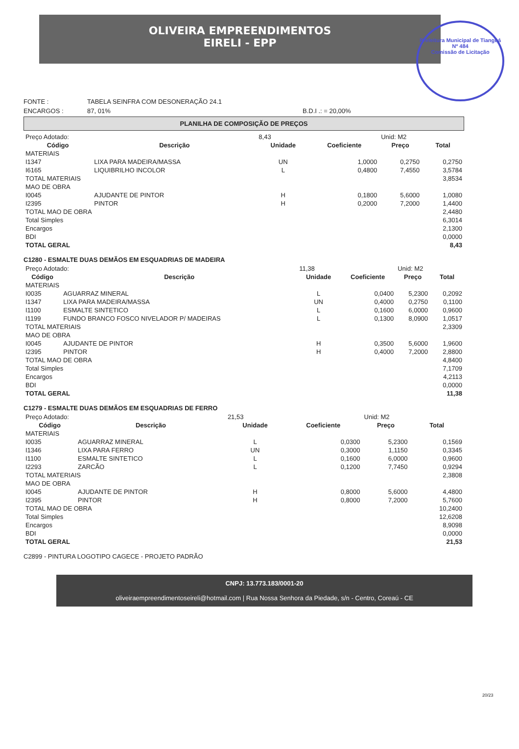OLIVEIRA EMPREENDIMENTOS
EIRELI - EPP
Prefeitura Municipal de Tianguá
Nº 484
Comissão de Licitação
FONTE : TABELA SEINFRA COM DESONERAÇÃO 24.1
ENCARGOS : 87, 01% B.D.I .: = 20,00%
PLANILHA DE COMPOSIÇÃO DE PREÇOS
| Preço Adotado: | | 8,43 | | Unid: M2 | |
| Código | Descrição | Unidade | Coeficiente | Preço | Total |
| MATERIAIS | | | | | |
| I1347 | LIXA PARA MADEIRA/MASSA | UN | 1,0000 | 0,2750 | 0,2750 |
| I6165 | LIQUIBRILHO INCOLOR | L | 0,4800 | 7,4550 | 3,5784 |
| TOTAL MATERIAIS | | | | | 3,8534 |
| MAO DE OBRA | | | | | |
| I0045 | AJUDANTE DE PINTOR | H | 0,1800 | 5,6000 | 1,0080 |
| I2395 | PINTOR | H | 0,2000 | 7,2000 | 1,4400 |
| TOTAL MAO DE OBRA | | | | | 2,4480 |
| Total Simples | | | | | 6,3014 |
| Encargos | | | | | 2,1300 |
| BDI | | | | | 0,0000 |
| TOTAL GERAL | | | | | 8,43 |
C1280 - ESMALTE DUAS DEMÃOS EM ESQUADRIAS DE MADEIRA
| Preço Adotado: | | 11,38 | | Unid: M2 | |
| Código | Descrição | Unidade | Coeficiente | Preço | Total |
| MATERIAIS | | | | | |
| I0035 | AGUARRAZ MINERAL | L | 0,0400 | 5,2300 | 0,2092 |
| I1347 | LIXA PARA MADEIRA/MASSA | UN | 0,4000 | 0,2750 | 0,1100 |
| I1100 | ESMALTE SINTETICO | L | 0,1600 | 6,0000 | 0,9600 |
| I1199 | FUNDO BRANCO FOSCO NIVELADOR P/ MADEIRAS | L | 0,1300 | 8,0900 | 1,0517 |
| TOTAL MATERIAIS | | | | | 2,3309 |
| MAO DE OBRA | | | | | |
| I0045 | AJUDANTE DE PINTOR | H | 0,3500 | 5,6000 | 1,9600 |
| I2395 | PINTOR | H | 0,4000 | 7,2000 | 2,8800 |
| TOTAL MAO DE OBRA | | | | | 4,8400 |
| Total Simples | | | | | 7,1709 |
| Encargos | | | | | 4,2113 |
| BDI | | | | | 0,0000 |
| TOTAL GERAL | | | | | 11,38 |
C1279 - ESMALTE DUAS DEMÃOS EM ESQUADRIAS DE FERRO
| Preço Adotado: | | 21,53 | | Unid: M2 | |
| Código | Descrição | Unidade | Coeficiente | Preço | Total |
| MATERIAIS | | | | | |
| I0035 | AGUARRAZ MINERAL | L | 0,0300 | 5,2300 | 0,1569 |
| I1346 | LIXA PARA FERRO | UN | 0,3000 | 1,1150 | 0,3345 |
| I1100 | ESMALTE SINTETICO | L | 0,1600 | 6,0000 | 0,9600 |
| I2293 | ZARCÃO | L | 0,1200 | 7,7450 | 0,9294 |
| TOTAL MATERIAIS | | | | | 2,3808 |
| MAO DE OBRA | | | | | |
| I0045 | AJUDANTE DE PINTOR | H | 0,8000 | 5,6000 | 4,4800 |
| I2395 | PINTOR | H | 0,8000 | 7,2000 | 5,7600 |
| TOTAL MAO DE OBRA | | | | | 10,2400 |
| Total Simples | | | | | 12,6208 |
| Encargos | | | | | 8,9098 |
| BDI | | | | | 0,0000 |
| TOTAL GERAL | | | | | 21,53 |
C2899 - PINTURA LOGOTIPO CAGECE - PROJETO PADRÃO
CNPJ: 13.773.183/0001-20
oliveiraempreendimentoseireli@hotmail.com | Rua Nossa Senhora da Piedade, s/n - Centro, Coreaú - CE
20/23